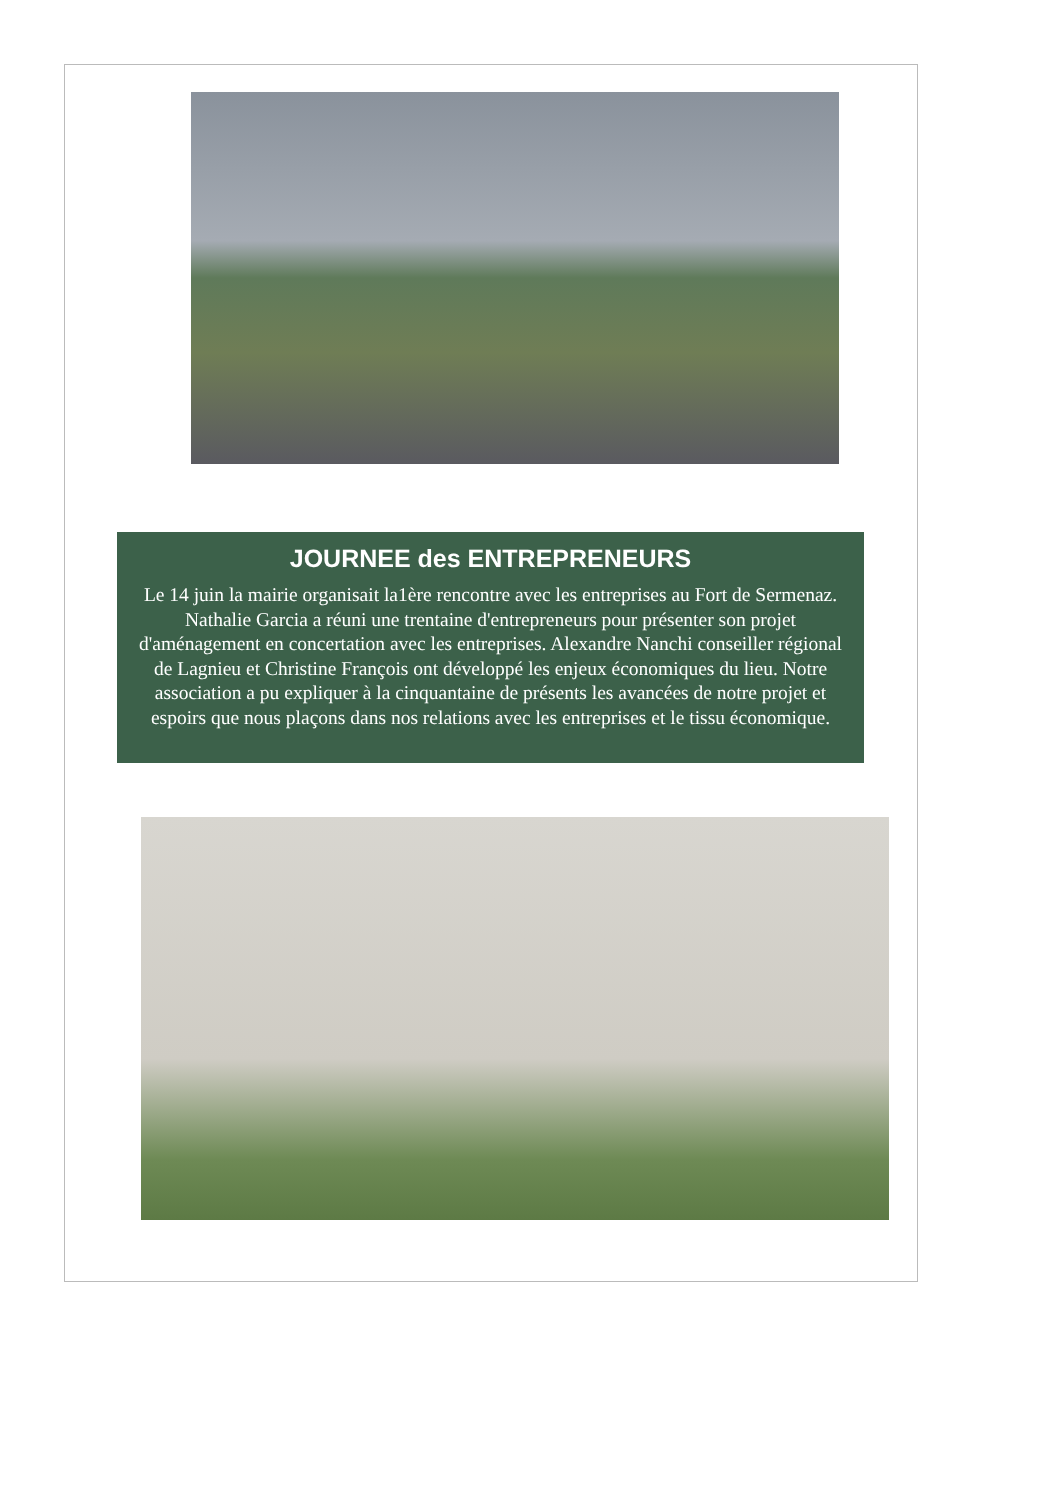JOURNEE des ENTREPRENEURS
Le 14 juin la mairie organisait la1ère rencontre avec les entreprises au Fort de Sermenaz. Nathalie Garcia a réuni une trentaine d'entrepreneurs pour présenter son projet d'aménagement en concertation avec les entreprises. Alexandre Nanchi conseiller régional de Lagnieu et Christine François ont développé les enjeux économiques du lieu. Notre association a pu expliquer à la cinquantaine de présents les avancées de notre projet et espoirs que nous plaçons dans nos relations avec les entreprises et le tissu économique.